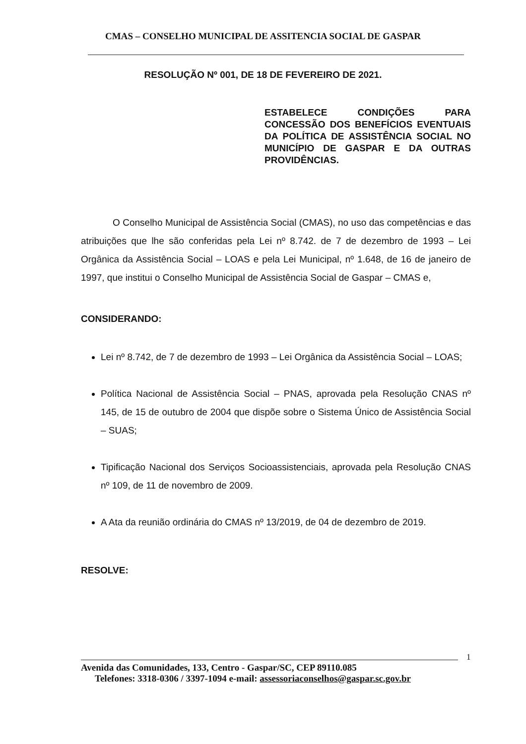CMAS – CONSELHO MUNICIPAL DE ASSITENCIA SOCIAL DE GASPAR
RESOLUÇÃO Nº 001, DE 18 DE FEVEREIRO DE 2021.
ESTABELECE CONDIÇÕES PARA CONCESSÃO DOS BENEFÍCIOS EVENTUAIS DA POLÍTICA DE ASSISTÊNCIA SOCIAL NO MUNICÍPIO DE GASPAR E DA OUTRAS
PROVIDÊNCIAS.
O Conselho Municipal de Assistência Social (CMAS), no uso das competências e das atribuições que lhe são conferidas pela Lei nº 8.742. de 7 de dezembro de 1993 – Lei Orgânica da Assistência Social – LOAS e pela Lei Municipal, nº 1.648, de 16 de janeiro de 1997, que institui o Conselho Municipal de Assistência Social de Gaspar – CMAS e,
CONSIDERANDO:
Lei nº 8.742, de 7 de dezembro de 1993 – Lei Orgânica da Assistência Social – LOAS;
Política Nacional de Assistência Social – PNAS, aprovada pela Resolução CNAS nº 145, de 15 de outubro de 2004 que dispõe sobre o Sistema Único de Assistência Social – SUAS;
Tipificação Nacional dos Serviços Socioassistenciais, aprovada pela Resolução CNAS nº 109, de 11 de novembro de 2009.
A Ata da reunião ordinária do CMAS nº 13/2019, de 04 de dezembro de 2019.
RESOLVE:
1
Avenida das Comunidades, 133, Centro - Gaspar/SC, CEP 89110.085
Telefones: 3318-0306 / 3397-1094 e-mail: assessoriaconselhos@gaspar.sc.gov.br